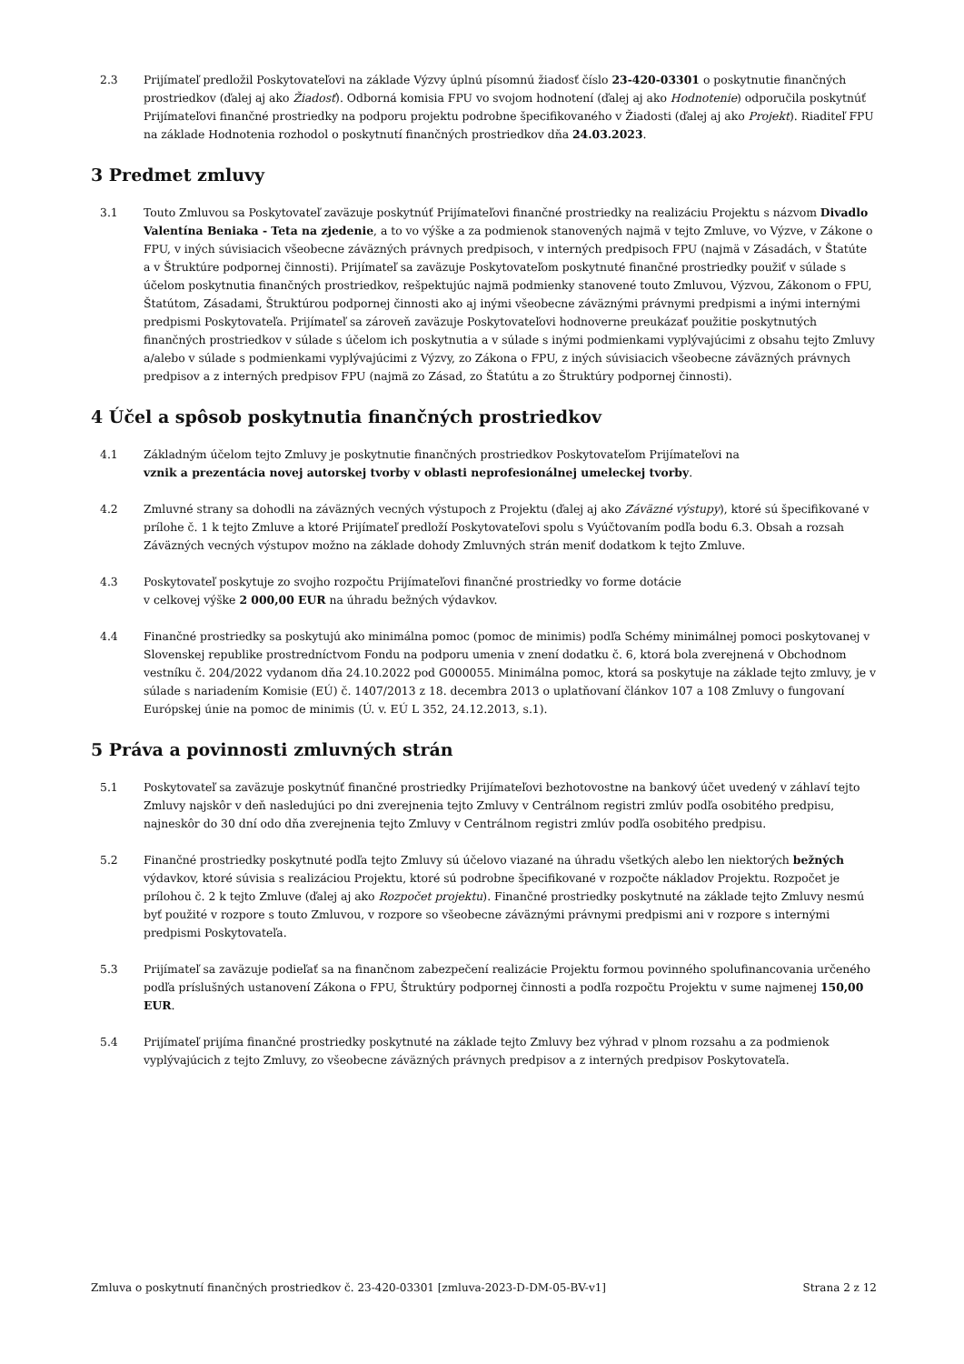2.3 Prijímateľ predložil Poskytovateľovi na základe Výzvy úplnú písomnú žiadosť číslo 23-420-03301 o poskytnutie finančných prostriedkov (ďalej aj ako Žiadosť). Odborná komisia FPU vo svojom hodnotení (ďalej aj ako Hodnotenie) odporučila poskytnúť Prijímateľovi finančné prostriedky na podporu projektu podrobne špecifikovaného v Žiadosti (ďalej aj ako Projekt). Riaditeľ FPU na základe Hodnotenia rozhodol o poskytnutí finančných prostriedkov dňa 24.03.2023.
3 Predmet zmluvy
3.1 Touto Zmluvou sa Poskytovateľ zaväzuje poskytnúť Prijímateľovi finančné prostriedky na realizáciu Projektu s názvom Divadlo Valentína Beniaka - Teta na zjedenie, a to vo výške a za podmienok stanovených najmä v tejto Zmluve, vo Výzve, v Zákone o FPU, v iných súvisiacich všeobecne záväzných právnych predpisoch, v interných predpisoch FPU (najmä v Zásadách, v Štatúte a v Štruktúre podpornej činnosti). Prijímateľ sa zaväzuje Poskytovateľom poskytnuté finančné prostriedky použiť v súlade s účelom poskytnutia finančných prostriedkov, rešpektujúc najmä podmienky stanovené touto Zmluvou, Výzvou, Zákonom o FPU, Štatútom, Zásadami, Štruktúrou podpornej činnosti ako aj inými všeobecne záväznými právnymi predpismi a inými internými predpismi Poskytovateľa. Prijímateľ sa zároveň zaväzuje Poskytovateľovi hodnoverne preukázať použitie poskytnutých finančných prostriedkov v súlade s účelom ich poskytnutia a v súlade s inými podmienkami vyplývajúcimi z obsahu tejto Zmluvy a/alebo v súlade s podmienkami vyplývajúcimi z Výzvy, zo Zákona o FPU, z iných súvisiacich všeobecne záväzných právnych predpisov a z interných predpisov FPU (najmä zo Zásad, zo Štatútu a zo Štruktúry podpornej činnosti).
4 Účel a spôsob poskytnutia finančných prostriedkov
4.1 Základným účelom tejto Zmluvy je poskytnutie finančných prostriedkov Poskytovateľom Prijímateľovi na
vznik a prezentácia novej autorskej tvorby v oblasti neprofesionálnej umeleckej tvorby.
4.2 Zmluvné strany sa dohodli na záväzných vecných výstupoch z Projektu (ďalej aj ako Záväzné výstupy), ktoré sú špecifikované v prílohe č. 1 k tejto Zmluve a ktoré Prijímateľ predloží Poskytovateľovi spolu s Vyúčtovaním podľa bodu 6.3. Obsah a rozsah Záväzných vecných výstupov možno na základe dohody Zmluvných strán meniť dodatkom k tejto Zmluve.
4.3 Poskytovateľ poskytuje zo svojho rozpočtu Prijímateľovi finančné prostriedky vo forme dotácie
v celkovej výške 2 000,00 EUR na úhradu bežných výdavkov.
4.4 Finančné prostriedky sa poskytujú ako minimálna pomoc (pomoc de minimis) podľa Schémy minimálnej pomoci poskytovanej v Slovenskej republike prostredníctvom Fondu na podporu umenia v znení dodatku č. 6, ktorá bola zverejnená v Obchodnom vestníku č. 204/2022 vydanom dňa 24.10.2022 pod G000055. Minimálna pomoc, ktorá sa poskytuje na základe tejto zmluvy, je v súlade s nariadením Komisie (EÚ) č. 1407/2013 z 18. decembra 2013 o uplatňovaní článkov 107 a 108 Zmluvy o fungovaní Európskej únie na pomoc de minimis (Ú. v. EÚ L 352, 24.12.2013, s.1).
5 Práva a povinnosti zmluvných strán
5.1 Poskytovateľ sa zaväzuje poskytnúť finančné prostriedky Prijímateľovi bezhotovostne na bankový účet uvedený v záhlaví tejto Zmluvy najskôr v deň nasledujúci po dni zverejnenia tejto Zmluvy v Centrálnom registri zmlúv podľa osobitého predpisu, najneskôr do 30 dní odo dňa zverejnenia tejto Zmluvy v Centrálnom registri zmlúv podľa osobitého predpisu.
5.2 Finančné prostriedky poskytnuté podľa tejto Zmluvy sú účelovo viazané na úhradu všetkých alebo len niektorých bežných výdavkov, ktoré súvisia s realizáciou Projektu, ktoré sú podrobne špecifikované v rozpočte nákladov Projektu. Rozpočet je prílohou č. 2 k tejto Zmluve (ďalej aj ako Rozpočet projektu). Finančné prostriedky poskytnuté na základe tejto Zmluvy nesmú byť použité v rozpore s touto Zmluvou, v rozpore so všeobecne záväznými právnymi predpismi ani v rozpore s internými predpismi Poskytovateľa.
5.3 Prijímateľ sa zaväzuje podieľať sa na finančnom zabezpečení realizácie Projektu formou povinného spolufinancovania určeného podľa príslušných ustanovení Zákona o FPU, Štruktúry podpornej činnosti a podľa rozpočtu Projektu v sume najmenej 150,00 EUR.
5.4 Prijímateľ prijíma finančné prostriedky poskytnuté na základe tejto Zmluvy bez výhrad v plnom rozsahu a za podmienok vyplývajúcich z tejto Zmluvy, zo všeobecne záväzných právnych predpisov a z interných predpisov Poskytovateľa.
Zmluva o poskytnutí finančných prostriedkov č. 23-420-03301 [zmluva-2023-D-DM-05-BV-v1] Strana 2 z 12